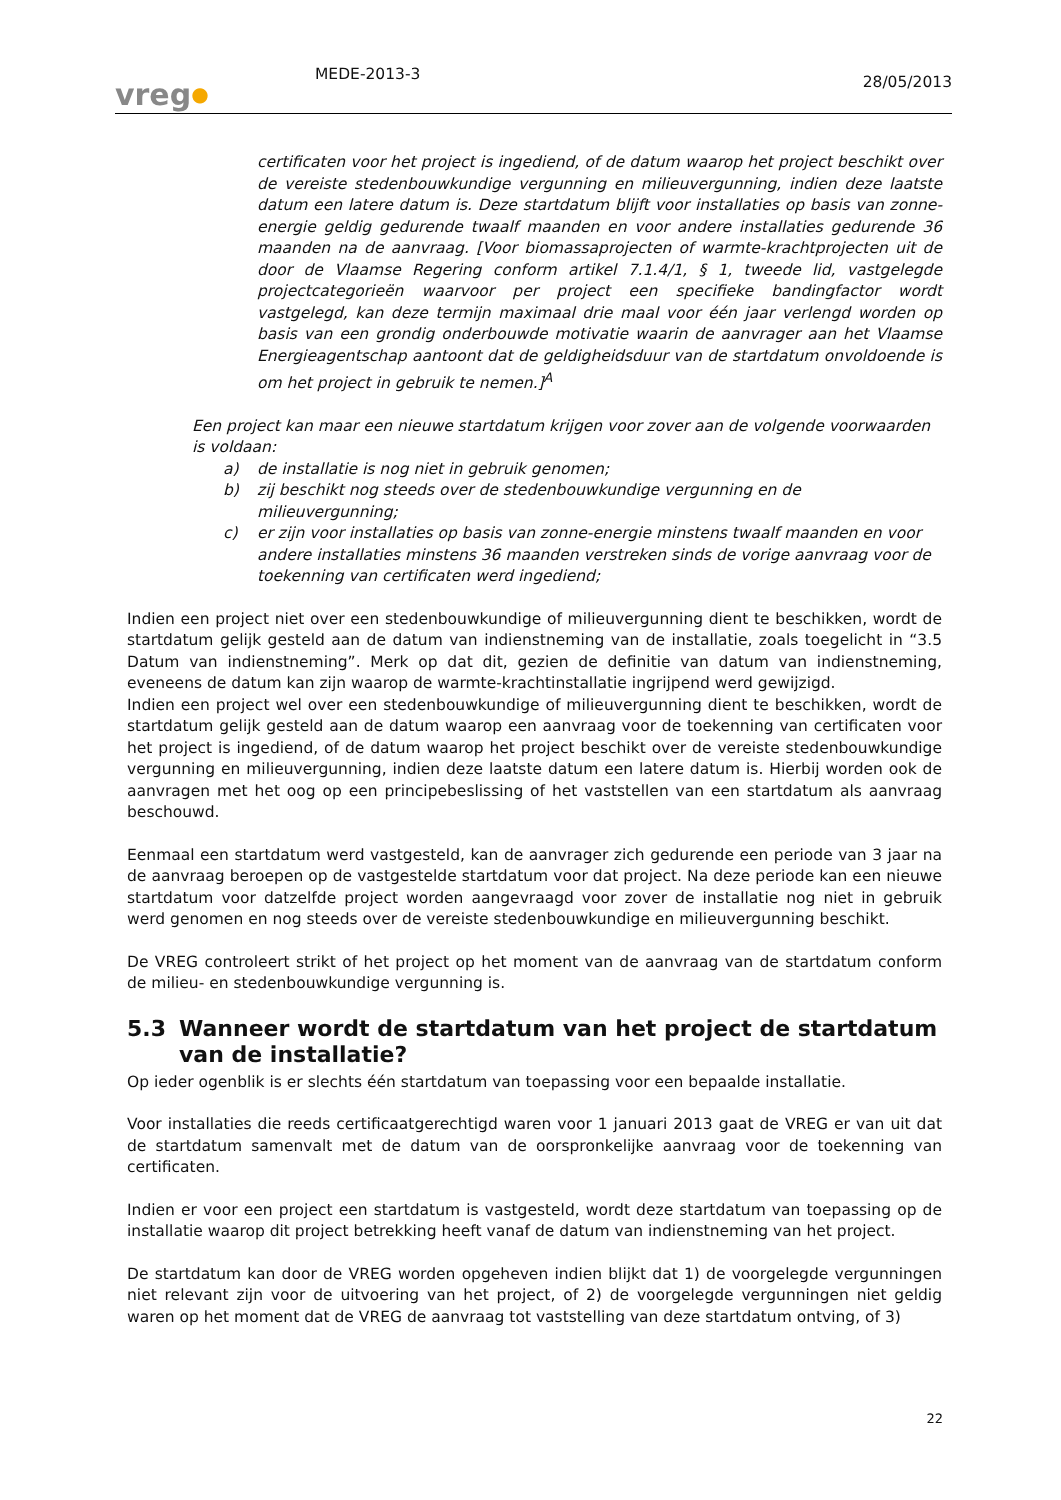vreg●
MEDE-2013-3
28/05/2013
certificaten voor het project is ingediend, of de datum waarop het project beschikt over de vereiste stedenbouwkundige vergunning en milieuvergunning, indien deze laatste datum een latere datum is. Deze startdatum blijft voor installaties op basis van zonne-energie geldig gedurende twaalf maanden en voor andere installaties gedurende 36 maanden na de aanvraag. [Voor biomassaprojecten of warmte-krachtprojecten uit de door de Vlaamse Regering conform artikel 7.1.4/1, § 1, tweede lid, vastgelegde projectcategorieën waarvoor per project een specifieke bandingfactor wordt vastgelegd, kan deze termijn maximaal drie maal voor één jaar verlengd worden op basis van een grondig onderbouwde motivatie waarin de aanvrager aan het Vlaamse Energieagentschap aantoont dat de geldigheidsduur van de startdatum onvoldoende is om het project in gebruik te nemen.]<sup>A</sup>
Een project kan maar een nieuwe startdatum krijgen voor zover aan de volgende voorwaarden is voldaan:
a) de installatie is nog niet in gebruik genomen;
b) zij beschikt nog steeds over de stedenbouwkundige vergunning en de milieuvergunning;
c) er zijn voor installaties op basis van zonne-energie minstens twaalf maanden en voor andere installaties minstens 36 maanden verstreken sinds de vorige aanvraag voor de toekenning van certificaten werd ingediend;
Indien een project niet over een stedenbouwkundige of milieuvergunning dient te beschikken, wordt de startdatum gelijk gesteld aan de datum van indienstneming van de installatie, zoals toegelicht in “3.5 Datum van indienstneming”. Merk op dat dit, gezien de definitie van datum van indienstneming, eveneens de datum kan zijn waarop de warmte-krachtinstallatie ingrijpend werd gewijzigd.
Indien een project wel over een stedenbouwkundige of milieuvergunning dient te beschikken, wordt de startdatum gelijk gesteld aan de datum waarop een aanvraag voor de toekenning van certificaten voor het project is ingediend, of de datum waarop het project beschikt over de vereiste stedenbouwkundige vergunning en milieuvergunning, indien deze laatste datum een latere datum is. Hierbij worden ook de aanvragen met het oog op een principebeslissing of het vaststellen van een startdatum als aanvraag beschouwd.
Eenmaal een startdatum werd vastgesteld, kan de aanvrager zich gedurende een periode van 3 jaar na de aanvraag beroepen op de vastgestelde startdatum voor dat project. Na deze periode kan een nieuwe startdatum voor datzelfde project worden aangevraagd voor zover de installatie nog niet in gebruik werd genomen en nog steeds over de vereiste stedenbouwkundige en milieuvergunning beschikt.
De VREG controleert strikt of het project op het moment van de aanvraag van de startdatum conform de milieu- en stedenbouwkundige vergunning is.
5.3 Wanneer wordt de startdatum van het project de startdatum van de installatie?
Op ieder ogenblik is er slechts één startdatum van toepassing voor een bepaalde installatie.
Voor installaties die reeds certificaatgerechtigd waren voor 1 januari 2013 gaat de VREG er van uit dat de startdatum samenvalt met de datum van de oorspronkelijke aanvraag voor de toekenning van certificaten.
Indien er voor een project een startdatum is vastgesteld, wordt deze startdatum van toepassing op de installatie waarop dit project betrekking heeft vanaf de datum van indienstneming van het project.
De startdatum kan door de VREG worden opgeheven indien blijkt dat 1) de voorgelegde vergunningen niet relevant zijn voor de uitvoering van het project, of 2) de voorgelegde vergunningen niet geldig waren op het moment dat de VREG de aanvraag tot vaststelling van deze startdatum ontving, of 3)
22